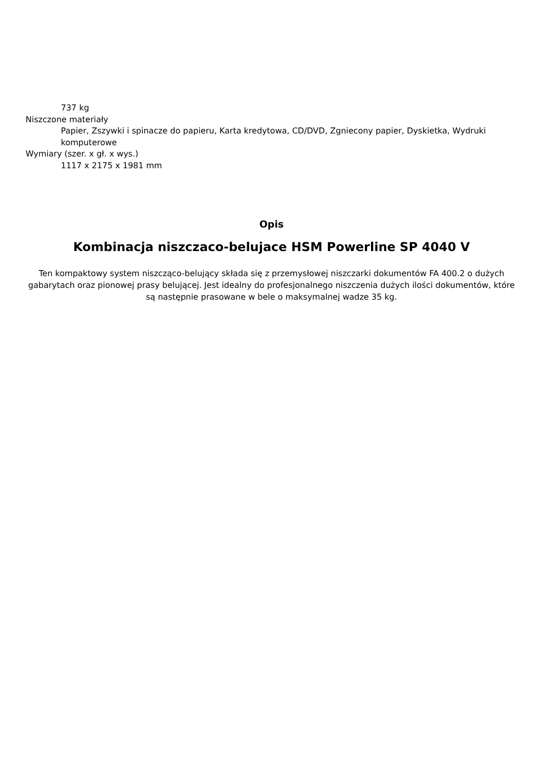737 kg
Niszczone materiały
Papier, Zszywki i spinacze do papieru, Karta kredytowa, CD/DVD, Zgniecony papier, Dyskietka, Wydruki komputerowe
Wymiary (szer. x gł. x wys.)
1117 x 2175 x 1981 mm
Opis
Kombinacja niszczaco-belujace HSM Powerline SP 4040 V
Ten kompaktowy system niszcząco-belujący składa się z przemysłowej niszczarki dokumentów FA 400.2 o dużych gabarytach oraz pionowej prasy belującej. Jest idealny do profesjonalnego niszczenia dużych ilości dokumentów, które są następnie prasowane w bele o maksymalnej wadze 35 kg.